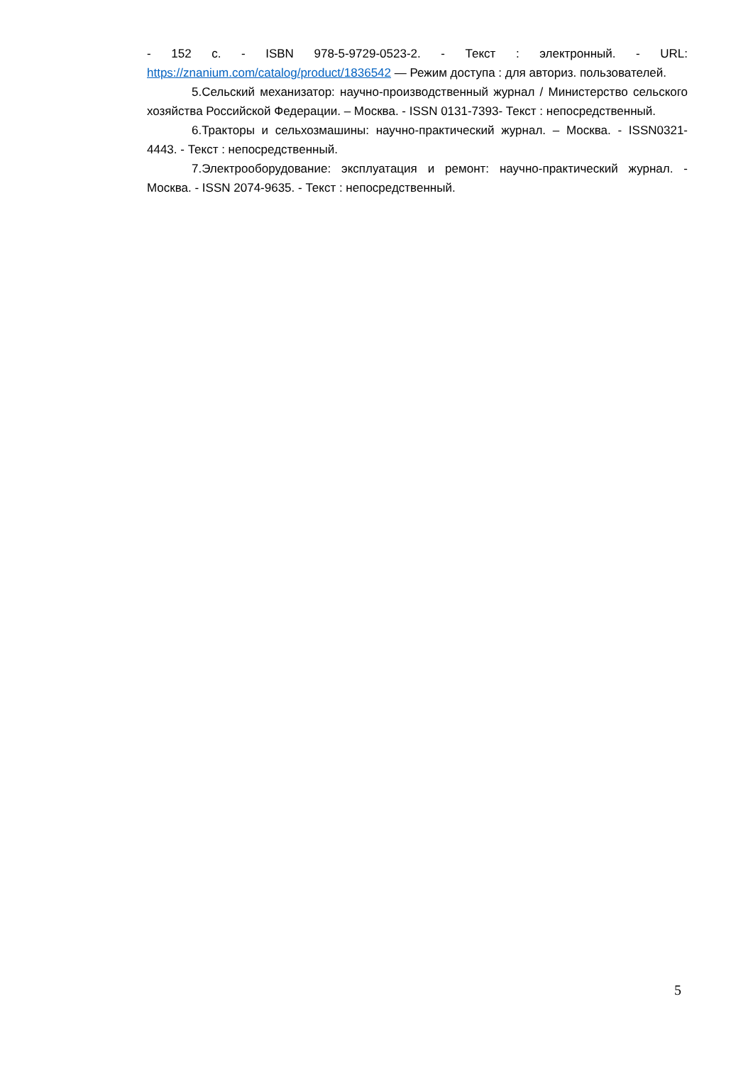- 152 с. - ISBN 978-5-9729-0523-2. - Текст : электронный. - URL: https://znanium.com/catalog/product/1836542 — Режим доступа : для авториз. пользователей.
5.Сельский механизатор: научно-производственный журнал / Министерство сельского хозяйства Российской Федерации. – Москва. - ISSN 0131-7393- Текст : непосредственный.
6.Тракторы и сельхозмашины: научно-практический журнал. – Москва. - ISSN0321-4443. - Текст : непосредственный.
7.Электрооборудование: эксплуатация и ремонт: научно-практический журнал. - Москва. - ISSN 2074-9635. - Текст : непосредственный.
5